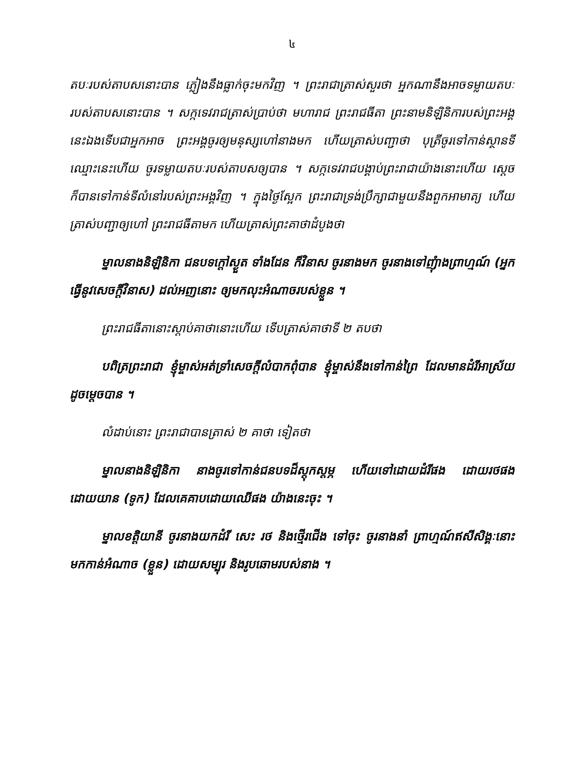៤
តបៈរបស់តាបសនោះបាន ភ្លៀងនឹងធ្លាក់ចុះមកវិញ ។ ព្រះរាជាត្រាស់សួរថា អ្នកណានឹងអាចទម្លាយតបៈរបស់តាបសនោះបាន ។ សក្កទេវរាជត្រាស់ប្រាប់ថា មហារាជ ព្រះរាជធីតា ព្រះនាមនិឡិនិការបស់ព្រះអង្គនេះឯងទើបជាអ្នកអាច ព្រះអង្គចូរឲ្យមនុស្សហៅនាងមក ហើយត្រាស់បញ្ជាថា បុត្រីចូរទៅកាន់ស្ថានទីឈ្មោះនេះហើយ ចូរទម្លាយតបៈរបស់តាបសឲ្យបាន ។ សក្កទេវរាជបង្គាប់ព្រះរាជាយ៉ាងនោះហើយ ស្ដេចក៏បានទៅកាន់ទីលំនៅរបស់ព្រះអង្គវិញ ។ ក្នុងថ្ងៃស្អែក ព្រះរាជាទ្រង់ប្រឹក្សាជាមួយនឹងពួកអាមាត្យ ហើយត្រាស់បញ្ជាឲ្យហៅ ព្រះរាជធីតាមក ហើយត្រាស់ព្រះគាថាដំបូងថា
ម្នាលនាងនិឡិនិកា ជនបទក្ដៅស្ងួត ទាំងដែន ក៏វិនាស ចូរនាងមក ចូរនាងទៅញុំាងព្រាហ្មណ៍ (អ្នកធ្វើនូវសេចក្ដីវិនាស) ដល់អញនោះ ឲ្យមកលុះអំណាចរបស់ខ្លួន ។
ព្រះរាជធីតានោះស្ដាប់គាថានោះហើយ ទើបត្រាស់គាថាទី ២ តបថា
បពិត្រព្រះរាជា ខ្ញុំម្ចាស់អត់ទ្រាំសេចក្ដីលំបាកពុំបាន ខ្ញុំម្ចាស់នឹងទៅកាន់ព្រៃ ដែលមានដំរីអាស្រ័យ ដូចម្ដេចបាន ។
លំដាប់នោះ ព្រះរាជាបានត្រាស់ ២ គាថា ទៀតថា
ម្នាលនាងនិឡិនិកា នាងចូរទៅកាន់ជនបទដ៏ស្ដុកស្ដម្ភ ហើយទៅដោយដំរីផង ដោយរថផង ដោយយាន (ទូក) ដែលគេគាបដោយឈើផង យ៉ាងនេះចុះ ។
ម្នាលខត្តិយានី ចូរនាងយកដំរី សេះ រថ និងថ្មើរជើង ទៅចុះ ចូរនាងនាំ ព្រាហ្មណ៍ឥសីសិង្គៈនោះ មកកាន់អំណាច (ខ្លួន) ដោយសម្បុរ និងរូបឆោមរបស់នាង ។